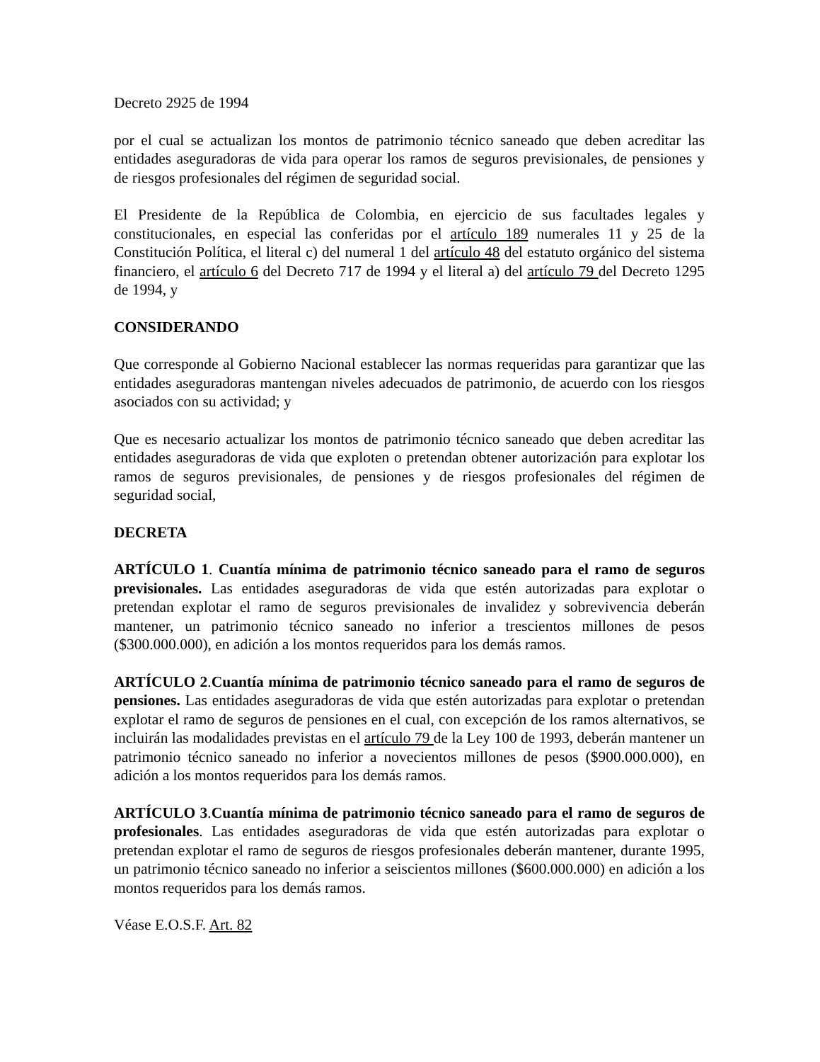Decreto 2925 de 1994
por el cual se actualizan los montos de patrimonio técnico saneado que deben acreditar las entidades aseguradoras de vida para operar los ramos de seguros previsionales, de pensiones y de riesgos profesionales del régimen de seguridad social.
El Presidente de la República de Colombia, en ejercicio de sus facultades legales y constitucionales, en especial las conferidas por el artículo 189 numerales 11 y 25 de la Constitución Política, el literal c) del numeral 1 del artículo 48 del estatuto orgánico del sistema financiero, el artículo 6 del Decreto 717 de 1994 y el literal a) del artículo 79 del Decreto 1295 de 1994, y
CONSIDERANDO
Que corresponde al Gobierno Nacional establecer las normas requeridas para garantizar que las entidades aseguradoras mantengan niveles adecuados de patrimonio, de acuerdo con los riesgos asociados con su actividad; y
Que es necesario actualizar los montos de patrimonio técnico saneado que deben acreditar las entidades aseguradoras de vida que exploten o pretendan obtener autorización para explotar los ramos de seguros previsionales, de pensiones y de riesgos profesionales del régimen de seguridad social,
DECRETA
ARTÍCULO 1. Cuantía mínima de patrimonio técnico saneado para el ramo de seguros previsionales. Las entidades aseguradoras de vida que estén autorizadas para explotar o pretendan explotar el ramo de seguros previsionales de invalidez y sobrevivencia deberán mantener, un patrimonio técnico saneado no inferior a trescientos millones de pesos ($300.000.000), en adición a los montos requeridos para los demás ramos.
ARTÍCULO 2.Cuantía mínima de patrimonio técnico saneado para el ramo de seguros de pensiones. Las entidades aseguradoras de vida que estén autorizadas para explotar o pretendan explotar el ramo de seguros de pensiones en el cual, con excepción de los ramos alternativos, se incluirán las modalidades previstas en el artículo 79 de la Ley 100 de 1993, deberán mantener un patrimonio técnico saneado no inferior a novecientos millones de pesos ($900.000.000), en adición a los montos requeridos para los demás ramos.
ARTÍCULO 3.Cuantía mínima de patrimonio técnico saneado para el ramo de seguros de profesionales. Las entidades aseguradoras de vida que estén autorizadas para explotar o pretendan explotar el ramo de seguros de riesgos profesionales deberán mantener, durante 1995, un patrimonio técnico saneado no inferior a seiscientos millones ($600.000.000) en adición a los montos requeridos para los demás ramos.
Véase E.O.S.F. Art. 82